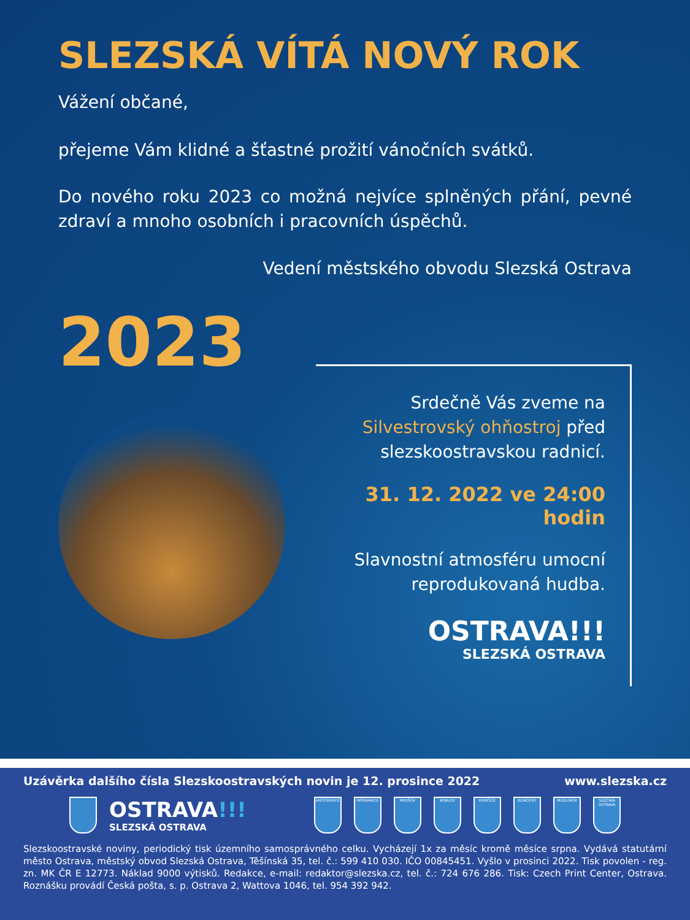SLEZSKÁ VÍTÁ NOVÝ ROK
Vážení občané,
přejeme Vám klidné a šťastné prožití vánočních svátků.
Do nového roku 2023 co možná nejvíce splněných přání, pevné zdraví a mnoho osobních i pracovních úspěchů.
Vedení městského obvodu Slezská Ostrava
2023
Srdečně Vás zveme na Silvestrovský ohňostroj před slezskoostravskou radnicí.
31. 12. 2022 ve 24:00 hodin
Slavnostní atmosféru umocní reprodukovaná hudba.
OSTRAVA!!!
SLEZSKÁ OSTRAVA
Uzávěrka dalšího čísla Slezskoostravských novin je 12. prosince 2022 www.slezska.cz
OSTRAVA!!!
SLEZSKÁ OSTRAVA
ANTOŠOVICE HEŘMANICE HRUŠOV KOBLOV KUNČICE KUNČIČKY MUGLINOV
SLEZSKÁ OSTRAVA
Slezskoostravské noviny, periodický tisk územního samosprávného celku. Vycházejí 1x za měsíc kromě měsíce srpna. Vydává statutární město Ostrava, městský obvod Slezská Ostrava, Těšínská 35, tel. č.: 599 410 030. IČO 00845451. Vyšlo v prosinci 2022. Tisk povolen - reg. zn. MK ČR E 12773. Náklad 9000 výtisků. Redakce, e-mail: redaktor@slezska.cz, tel. č.: 724 676 286. Tisk: Czech Print Center, Ostrava. Roznášku provádí Česká pošta, s. p. Ostrava 2, Wattova 1046, tel. 954 392 942.